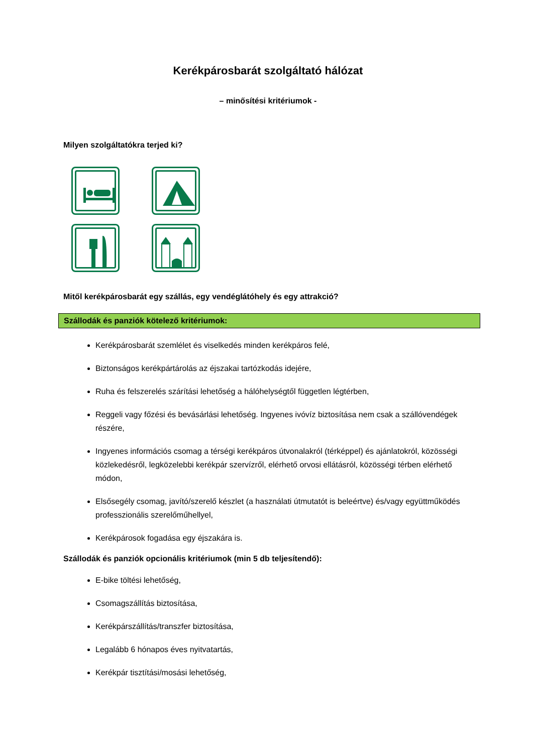Kerékpárosbarát szolgáltató hálózat
– minősítési kritériumok -
Milyen szolgáltatókra terjed ki?
Mitől kerékpárosbarát egy szállás, egy vendéglátóhely és egy attrakció?
Szállodák és panziók kötelező kritériumok:
Kerékpárosbarát szemlélet és viselkedés minden kerékpáros felé,
Biztonságos kerékpártárolás az éjszakai tartózkodás idejére,
Ruha és felszerelés szárítási lehetőség a hálóhelységtől független légtérben,
Reggeli vagy főzési és bevásárlási lehetőség. Ingyenes ivóvíz biztosítása nem csak a szállóvendégek részére,
Ingyenes információs csomag a térségi kerékpáros útvonalakról (térképpel) és ajánlatokról, közösségi közlekedésről, legközelebbi kerékpár szervízről, elérhető orvosi ellátásról, közösségi térben elérhető módon,
Elsősegély csomag, javító/szerelő készlet (a használati útmutatót is beleértve) és/vagy együttműködés professzionális szerelőműhellyel,
Kerékpárosok fogadása egy éjszakára is.
Szállodák és panziók opcionális kritériumok (min 5 db teljesítendő):
E-bike töltési lehetőség,
Csomagszállítás biztosítása,
Kerékpárszállítás/transzfer biztosítása,
Legalább 6 hónapos éves nyitvatartás,
Kerékpár tisztítási/mosási lehetőség,